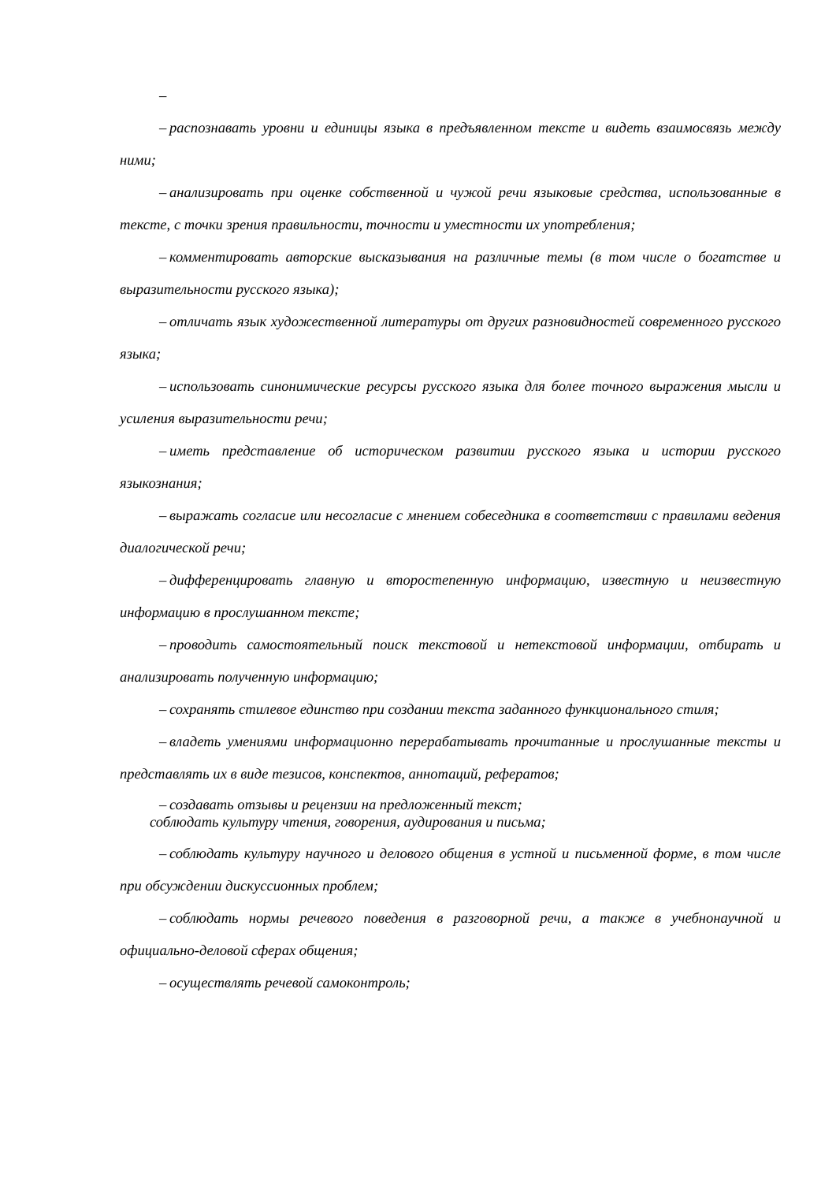–
– распознавать уровни и единицы языка в предъявленном тексте и видеть взаимосвязь между ними;
– анализировать при оценке собственной и чужой речи языковые средства, использованные в тексте, с точки зрения правильности, точности и уместности их употребления;
– комментировать авторские высказывания на различные темы (в том числе о богатстве и выразительности русского языка);
– отличать язык художественной литературы от других разновидностей современного русского языка;
– использовать синонимические ресурсы русского языка для более точного выражения мысли и усиления выразительности речи;
– иметь представление об историческом развитии русского языка и истории русского языкознания;
– выражать согласие или несогласие с мнением собеседника в соответствии с правилами ведения диалогической речи;
– дифференцировать главную и второстепенную информацию, известную и неизвестную информацию в прослушанном тексте;
– проводить самостоятельный поиск текстовой и нетекстовой информации, отбирать и анализировать полученную информацию;
– сохранять стилевое единство при создании текста заданного функционального стиля;
– владеть умениями информационно перерабатывать прочитанные и прослушанные тексты и представлять их в виде тезисов, конспектов, аннотаций, рефератов;
– создавать отзывы и рецензии на предложенный текст;
соблюдать культуру чтения, говорения, аудирования и письма;
– соблюдать культуру научного и делового общения в устной и письменной форме, в том числе при обсуждении дискуссионных проблем;
– соблюдать нормы речевого поведения в разговорной речи, а также в учебнонаучной и официально-деловой сферах общения;
– осуществлять речевой самоконтроль;